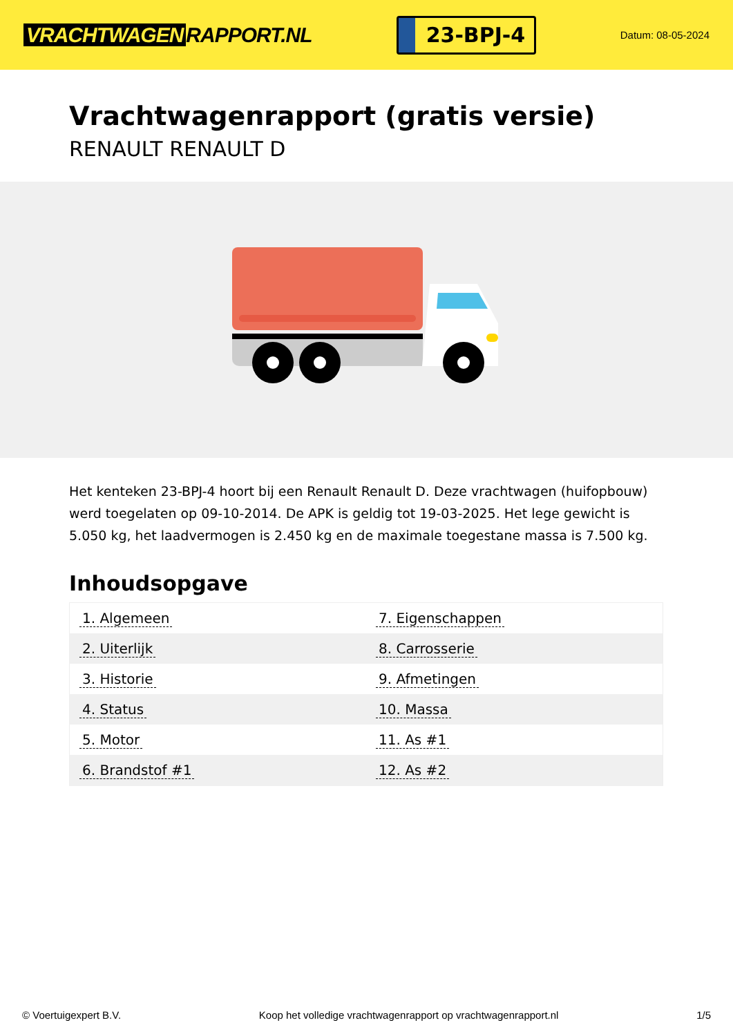VRACHTWAGEN RAPPORT.NL
23-BPJ-4
Datum: 08-05-2024
Vrachtwagenrapport (gratis versie)
RENAULT RENAULT D
Het kenteken 23-BPJ-4 hoort bij een Renault Renault D. Deze vrachtwagen (huifopbouw) werd toegelaten op 09-10-2014. De APK is geldig tot 19-03-2025. Het lege gewicht is 5.050 kg, het laadvermogen is 2.450 kg en de maximale toegestane massa is 7.500 kg.
Inhoudsopgave
| 1. Algemeen | 7. Eigenschappen |
| 2. Uiterlijk | 8. Carrosserie |
| 3. Historie | 9. Afmetingen |
| 4. Status | 10. Massa |
| 5. Motor | 11. As #1 |
| 6. Brandstof #1 | 12. As #2 |
© Voertuigexpert B.V. Koop het volledige vrachtwagenrapport op vrachtwagenrapport.nl 1/5